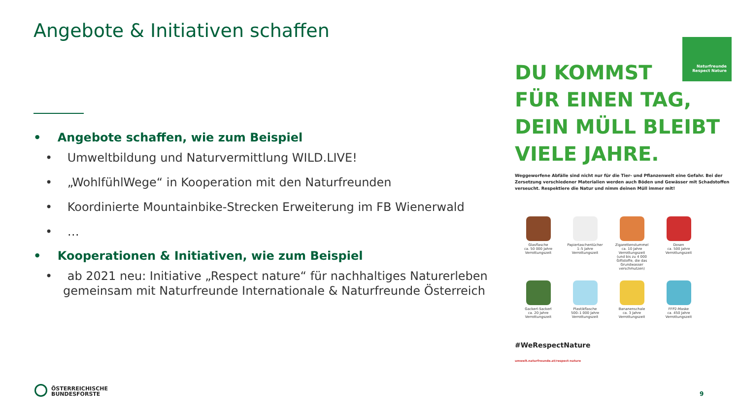Angebote & Initiativen schaffen
• Angebote schaffen, wie zum Beispiel
• Umweltbildung und Naturvermittlung WILD.LIVE!
• „WohlfühlWege“ in Kooperation mit den Naturfreunden
• Koordinierte Mountainbike-Strecken Erweiterung im FB Wienerwald
• …
• Kooperationen & Initiativen, wie zum Beispiel
• ab 2021 neu: Initiative „Respect nature“ für nachhaltiges Naturerleben gemeinsam mit Naturfreunde Internationale & Naturfreunde Österreich
Naturfreunde
Respect Nature
DU KOMMST
FÜR EINEN TAG,
DEIN MÜLL BLEIBT
VIELE JAHRE.
Weggeworfene Abfälle sind nicht nur für die Tier- und Pflanzenwelt eine Gefahr. Bei der Zersetzung verschiedener Materialien werden auch Böden und Gewässer mit Schadstoffen verseucht. Respektiere die Natur und nimm deinen Müll immer mit!
Glasflasche
ca. 50 000 Jahre
Verrottungszeit
Papiertaschentücher
1–5 Jahre
Verrottungszeit
Zigarettenstummel
ca. 10 Jahre
Verrottungszeit
(und bis zu 4 000 Giftstoffe, die das Grundwasser verschmutzen)
Dosen
ca. 500 Jahre
Verrottungszeit
Gackerl-Sackerl
ca. 20 Jahre
Verrottungszeit
Plastikflasche
500–1 000 Jahre
Verrottungszeit
Bananenschale
ca. 3 Jahre
Verrottungszeit
FFP2-Maske
ca. 450 Jahre
Verrottungszeit
#WeRespectNature
umwelt.naturfreunde.at/respect-nature
ÖSTERREICHISCHE
BUNDESFORSTE
9